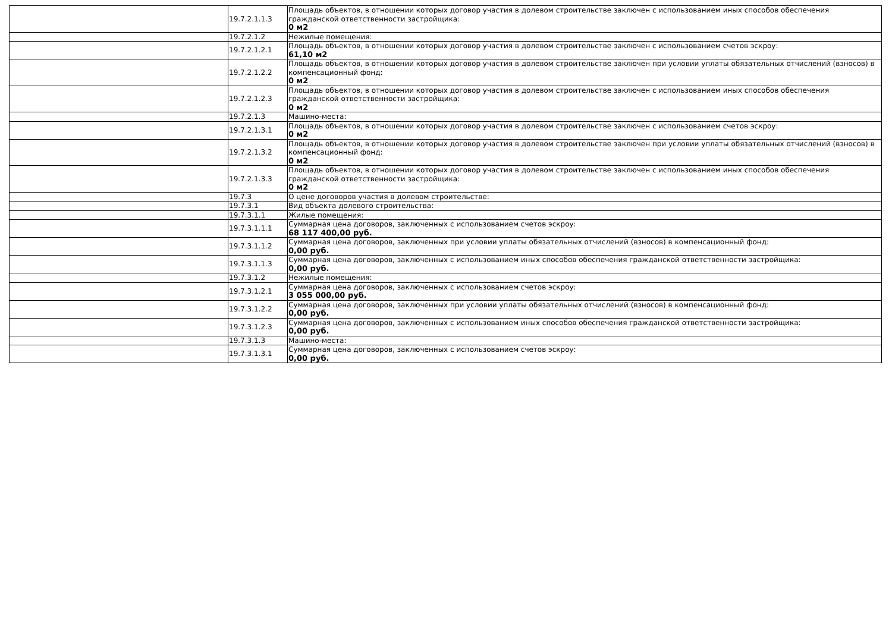| | 19.7.2.1.1.3 | Площадь объектов, в отношении которых договор участия в долевом строительстве заключен с использованием иных способов обеспечения гражданской ответственности застройщика: 0 м2 |
| | 19.7.2.1.2 | Нежилые помещения: |
| | 19.7.2.1.2.1 | Площадь объектов, в отношении которых договор участия в долевом строительстве заключен с использованием счетов эскроу: 61,10 м2 |
| | 19.7.2.1.2.2 | Площадь объектов, в отношении которых договор участия в долевом строительстве заключен при условии уплаты обязательных отчислений (взносов) в компенсационный фонд: 0 м2 |
| | 19.7.2.1.2.3 | Площадь объектов, в отношении которых договор участия в долевом строительстве заключен с использованием иных способов обеспечения гражданской ответственности застройщика: 0 м2 |
| | 19.7.2.1.3 | Машино-места: |
| | 19.7.2.1.3.1 | Площадь объектов, в отношении которых договор участия в долевом строительстве заключен с использованием счетов эскроу: 0 м2 |
| | 19.7.2.1.3.2 | Площадь объектов, в отношении которых договор участия в долевом строительстве заключен при условии уплаты обязательных отчислений (взносов) в компенсационный фонд: 0 м2 |
| | 19.7.2.1.3.3 | Площадь объектов, в отношении которых договор участия в долевом строительстве заключен с использованием иных способов обеспечения гражданской ответственности застройщика: 0 м2 |
| | 19.7.3 | О цене договоров участия в долевом строительстве: |
| | 19.7.3.1 | Вид объекта долевого строительства: |
| | 19.7.3.1.1 | Жилые помещения: |
| | 19.7.3.1.1.1 | Суммарная цена договоров, заключенных с использованием счетов эскроу: 68 117 400,00 руб. |
| | 19.7.3.1.1.2 | Суммарная цена договоров, заключенных при условии уплаты обязательных отчислений (взносов) в компенсационный фонд: 0,00 руб. |
| | 19.7.3.1.1.3 | Суммарная цена договоров, заключенных с использованием иных способов обеспечения гражданской ответственности застройщика: 0,00 руб. |
| | 19.7.3.1.2 | Нежилые помещения: |
| | 19.7.3.1.2.1 | Суммарная цена договоров, заключенных с использованием счетов эскроу: 3 055 000,00 руб. |
| | 19.7.3.1.2.2 | Суммарная цена договоров, заключенных при условии уплаты обязательных отчислений (взносов) в компенсационный фонд: 0,00 руб. |
| | 19.7.3.1.2.3 | Суммарная цена договоров, заключенных с использованием иных способов обеспечения гражданской ответственности застройщика: 0,00 руб. |
| | 19.7.3.1.3 | Машино-места: |
| | 19.7.3.1.3.1 | Суммарная цена договоров, заключенных с использованием счетов эскроу: 0,00 руб. |